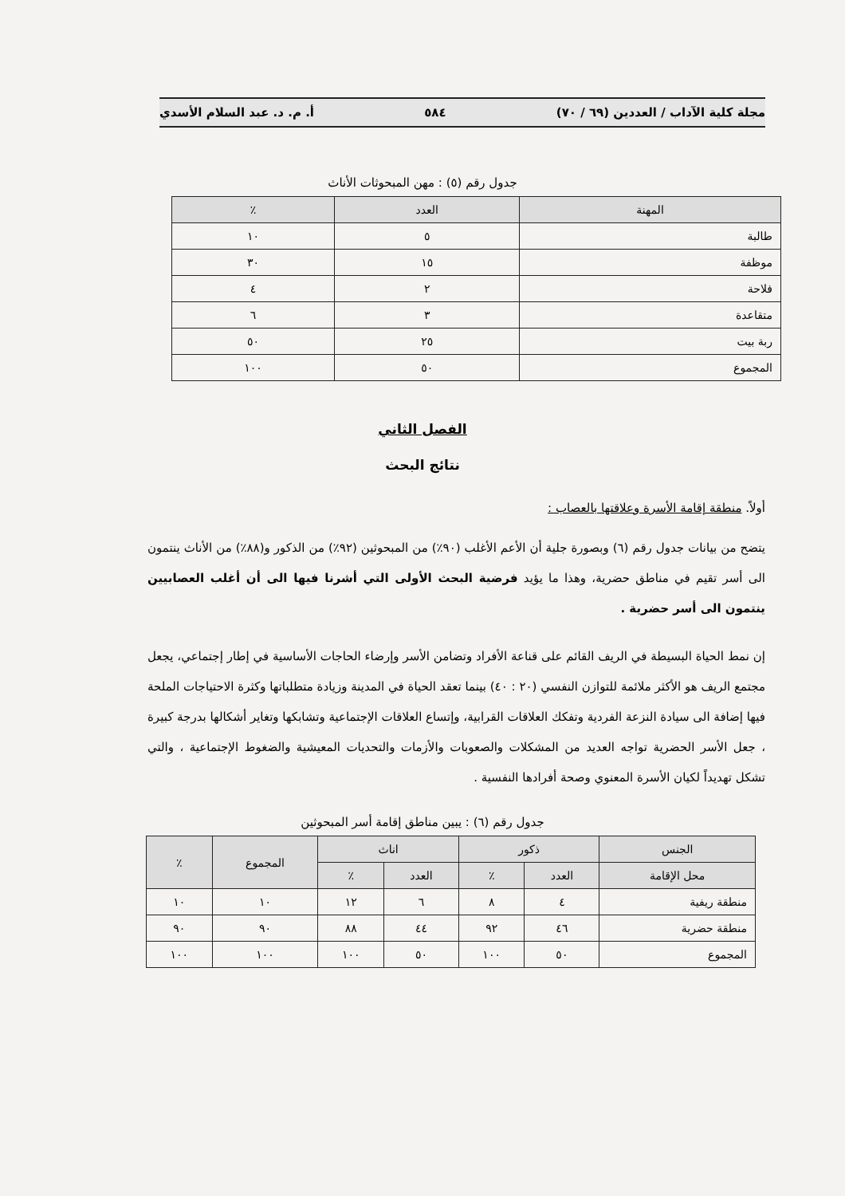مجلة كلية الآداب / العددين (٦٩ / ٧٠) ٥٨٤ أ. م. د. عبد السلام الأسدي
جدول رقم (٥) : مهن المبحوثات الأناث
| المهنة | العدد | ٪ |
| --- | --- | --- |
| طالبة | ٥ | ١٠ |
| موظفة | ١٥ | ٣٠ |
| فلاحة | ٢ | ٤ |
| متقاعدة | ٣ | ٦ |
| ربة بيت | ٢٥ | ٥٠ |
| المجموع | ٥٠ | ١٠٠ |
الفصل الثاني
نتائج البحث
أولاً. منطقة إقامة الأسرة وعلاقتها بالعصاب :
يتضح من بيانات جدول رقم (٦) وبصورة جلية أن الأعم الأغلب (٩٠٪) من المبحوثين (٩٢٪) من الذكور و(٨٨٪) من الأناث ينتمون الى أسر تقيم في مناطق حضرية، وهذا ما يؤيد فرضية البحث الأولى التي أشرنا فيها الى أن أغلب العصابيين ينتمون الى أسر حضرية .
إن نمط الحياة البسيطة في الريف القائم على قناعة الأفراد وتضامن الأسر وإرضاء الحاجات الأساسية في إطار إجتماعي، يجعل مجتمع الريف هو الأكثر ملائمة للتوازن النفسي (٢٠ : ٤٠) بينما تعقد الحياة في المدينة وزيادة متطلباتها وكثرة الاحتياجات الملحة فيها إضافة الى سيادة النزعة الفردية وتفكك العلاقات القرابية، وإتساع العلاقات الإجتماعية وتشابكها وتغاير أشكالها بدرجة كبيرة ، جعل الأسر الحضرية تواجه العديد من المشكلات والصعوبات والأزمات والتحديات المعيشية والضغوط الإجتماعية ، والتي تشكل تهديداً لكيان الأسرة المعنوي وصحة أفرادها النفسية .
جدول رقم (٦) : يبين مناطق إقامة أسر المبحوثين
| الجنس | ذكور | | اناث | | المجموع | ٪ |
| --- | --- | --- | --- | --- | --- | --- |
| محل الإقامة | العدد | ٪ | العدد | ٪ | | |
| منطقة ريفية | ٤ | ٨ | ٦ | ١٢ | ١٠ | ١٠ |
| منطقة حضرية | ٤٦ | ٩٢ | ٤٤ | ٨٨ | ٩٠ | ٩٠ |
| المجموع | ٥٠ | ١٠٠ | ٥٠ | ١٠٠ | ١٠٠ | ١٠٠ |